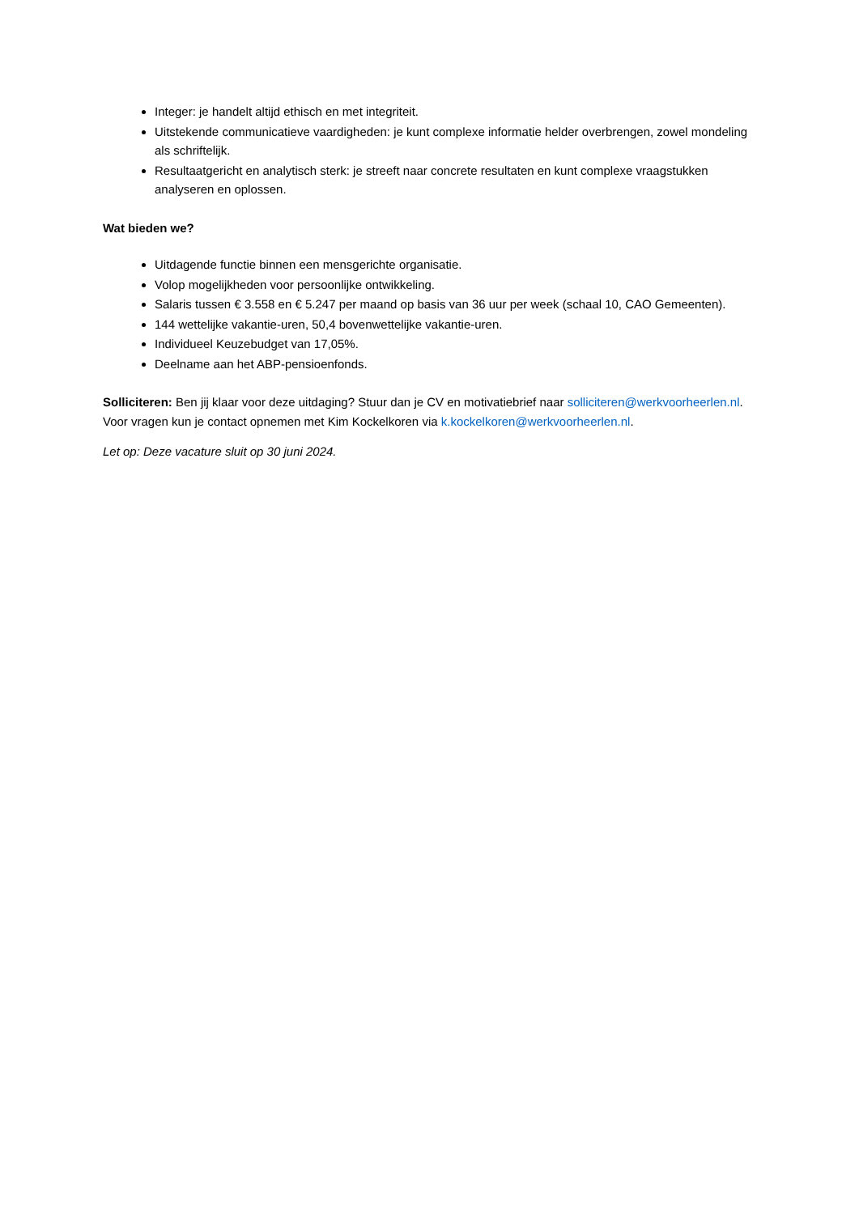Integer: je handelt altijd ethisch en met integriteit.
Uitstekende communicatieve vaardigheden: je kunt complexe informatie helder overbrengen, zowel mondeling als schriftelijk.
Resultaatgericht en analytisch sterk: je streeft naar concrete resultaten en kunt complexe vraagstukken analyseren en oplossen.
Wat bieden we?
Uitdagende functie binnen een mensgerichte organisatie.
Volop mogelijkheden voor persoonlijke ontwikkeling.
Salaris tussen € 3.558 en € 5.247 per maand op basis van 36 uur per week (schaal 10, CAO Gemeenten).
144 wettelijke vakantie-uren, 50,4 bovenwettelijke vakantie-uren.
Individueel Keuzebudget van 17,05%.
Deelname aan het ABP-pensioenfonds.
Solliciteren: Ben jij klaar voor deze uitdaging? Stuur dan je CV en motivatiebrief naar solliciteren@werkvoorheerlen.nl. Voor vragen kun je contact opnemen met Kim Kockelkoren via k.kockelkoren@werkvoorheerlen.nl.
Let op: Deze vacature sluit op 30 juni 2024.